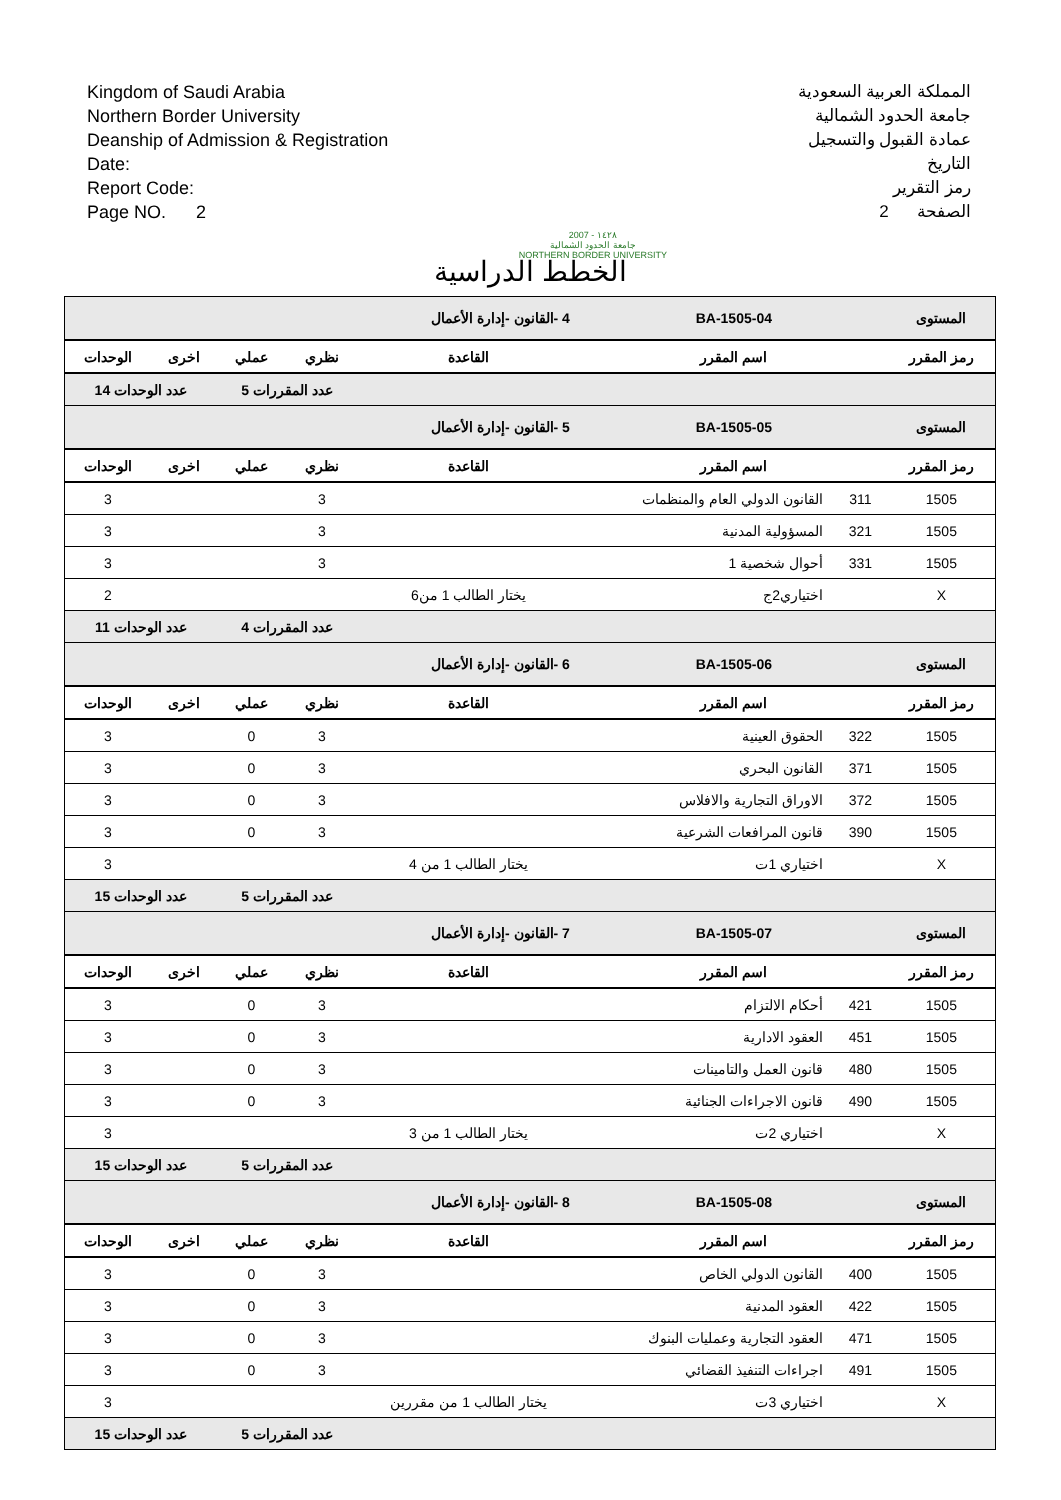Kingdom of Saudi Arabia
Northern Border University
Deanship of Admission & Registration
Date:
Report Code:
Page NO. 2
2007 - ١٤٢٨
جامعة الحدود الشمالية
NORTHERN BORDER UNIVERSITY
المملكة العربية السعودية
جامعة الحدود الشمالية
عمادة القبول والتسجيل
التاريخ
رمز التقرير
الصفحة 2
الخطط الدراسية
| المستوى | BA-1505-04 | | 4 -القانون -إدارة الأعمال | | | | |
| رمز المقرر | اسم المقرر | | القاعدة | نظري | عملي | اخرى | الوحدات |
| | | | | عدد المقررات 5 | | عدد الوحدات 14 | |
| المستوى | BA-1505-05 | | 5 -القانون -إدارة الأعمال | | | | |
| رمز المقرر | اسم المقرر | | القاعدة | نظري | عملي | اخرى | الوحدات |
| 1505 | 311 | القانون الدولي العام والمنظمات | | 3 | | | 3 |
| 1505 | 321 | المسؤولية المدنية | | 3 | | | 3 |
| 1505 | 331 | أحوال شخصية 1 | | 3 | | | 3 |
| X | | اختياري2ج | يختار الطالب 1 من6 | | | | 2 |
| | | | | عدد المقررات 4 | | عدد الوحدات 11 | |
| المستوى | BA-1505-06 | | 6 -القانون -إدارة الأعمال | | | | |
| رمز المقرر | اسم المقرر | | القاعدة | نظري | عملي | اخرى | الوحدات |
| 1505 | 322 | الحقوق العينية | | 3 | 0 | | 3 |
| 1505 | 371 | القانون البحري | | 3 | 0 | | 3 |
| 1505 | 372 | الاوراق التجارية والافلاس | | 3 | 0 | | 3 |
| 1505 | 390 | قانون المرافعات الشرعية | | 3 | 0 | | 3 |
| X | | اختياري 1ت | يختار الطالب 1 من 4 | | | | 3 |
| | | | | عدد المقررات 5 | | عدد الوحدات 15 | |
| المستوى | BA-1505-07 | | 7 -القانون -إدارة الأعمال | | | | |
| رمز المقرر | اسم المقرر | | القاعدة | نظري | عملي | اخرى | الوحدات |
| 1505 | 421 | أحكام الالتزام | | 3 | 0 | | 3 |
| 1505 | 451 | العقود الادارية | | 3 | 0 | | 3 |
| 1505 | 480 | قانون العمل والتامينات | | 3 | 0 | | 3 |
| 1505 | 490 | قانون الاجراءات الجنائية | | 3 | 0 | | 3 |
| X | | اختياري 2ت | يختار الطالب 1 من 3 | | | | 3 |
| | | | | عدد المقررات 5 | | عدد الوحدات 15 | |
| المستوى | BA-1505-08 | | 8 -القانون -إدارة الأعمال | | | | |
| رمز المقرر | اسم المقرر | | القاعدة | نظري | عملي | اخرى | الوحدات |
| 1505 | 400 | القانون الدولي الخاص | | 3 | 0 | | 3 |
| 1505 | 422 | العقود المدنية | | 3 | 0 | | 3 |
| 1505 | 471 | العقود التجارية وعمليات البنوك | | 3 | 0 | | 3 |
| 1505 | 491 | اجراءات التنفيذ القضائي | | 3 | 0 | | 3 |
| X | | اختياري 3ت | يختار الطالب 1 من مقررين | | | | 3 |
| | | | | عدد المقررات 5 | | عدد الوحدات 15 | |